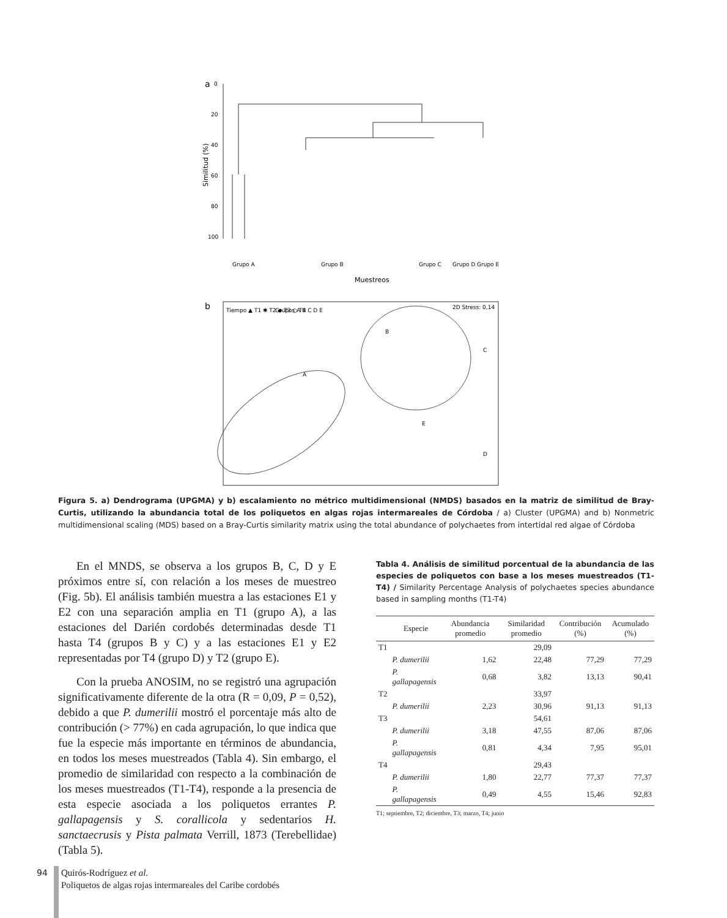a
0
20
40
60
80
100
Similitud (%)
Grupo A
Grupo B
Grupo C
Grupo D
Grupo E
Muestreos
b
2D Stress: 0,14
Tiempo ▲ T1 ✱ T2 ◆ T3 ○ T4
Grupos A B C D E
A
B
C
D
E
Figura 5. a) Dendrograma (UPGMA) y b) escalamiento no métrico multidimensional (NMDS) basados en la matriz de similitud de Bray-Curtis, utilizando la abundancia total de los poliquetos en algas rojas intermareales de Córdoba / a) Cluster (UPGMA) and b) Nonmetric multidimensional scaling (MDS) based on a Bray-Curtis similarity matrix using the total abundance of polychaetes from intertidal red algae of Córdoba
En el MNDS, se observa a los grupos B, C, D y E próximos entre sí, con relación a los meses de muestreo (Fig. 5b). El análisis también muestra a las estaciones E1 y E2 con una separación amplia en T1 (grupo A), a las estaciones del Darién cordobés determinadas desde T1 hasta T4 (grupos B y C) y a las estaciones E1 y E2 representadas por T4 (grupo D) y T2 (grupo E).
Con la prueba ANOSIM, no se registró una agrupación significativamente diferente de la otra (R = 0,09, P = 0,52), debido a que P. dumerilii mostró el porcentaje más alto de contribución (> 77%) en cada agrupación, lo que indica que fue la especie más importante en términos de abundancia, en todos los meses muestreados (Tabla 4). Sin embargo, el promedio de similaridad con respecto a la combinación de los meses muestreados (T1-T4), responde a la presencia de esta especie asociada a los poliquetos errantes P. gallapagensis y S. corallicola y sedentarios H. sanctaecrusis y Pista palmata Verrill, 1873 (Terebellidae) (Tabla 5).
Tabla 4. Análisis de similitud porcentual de la abundancia de las especies de poliquetos con base a los meses muestreados (T1-T4) / Similarity Percentage Analysis of polychaetes species abundance based in sampling months (T1-T4)
| | Especie | Abundancia promedio | Similaridad promedio | Contribución (%) | Acumulado (%) |
| --- | --- | --- | --- | --- | --- |
| T1 | | | 29,09 | | |
| | P. dumerilii | 1,62 | 22,48 | 77,29 | 77,29 |
| | P. gallapagensis | 0,68 | 3,82 | 13,13 | 90,41 |
| T2 | | | 33,97 | | |
| | P. dumerilii | 2,23 | 30,96 | 91,13 | 91,13 |
| T3 | | | 54,61 | | |
| | P. dumerilii | 3,18 | 47,55 | 87,06 | 87,06 |
| | P. gallapagensis | 0,81 | 4,34 | 7,95 | 95,01 |
| T4 | | | 29,43 | | |
| | P. dumerilii | 1,80 | 22,77 | 77,37 | 77,37 |
| | P. gallapagensis | 0,49 | 4,55 | 15,46 | 92,83 |
T1; septiembre, T2; diciembre, T3; marzo, T4; junio
94
Quirós-Rodríguez et al.
Poliquetos de algas rojas intermareales del Caribe cordobés